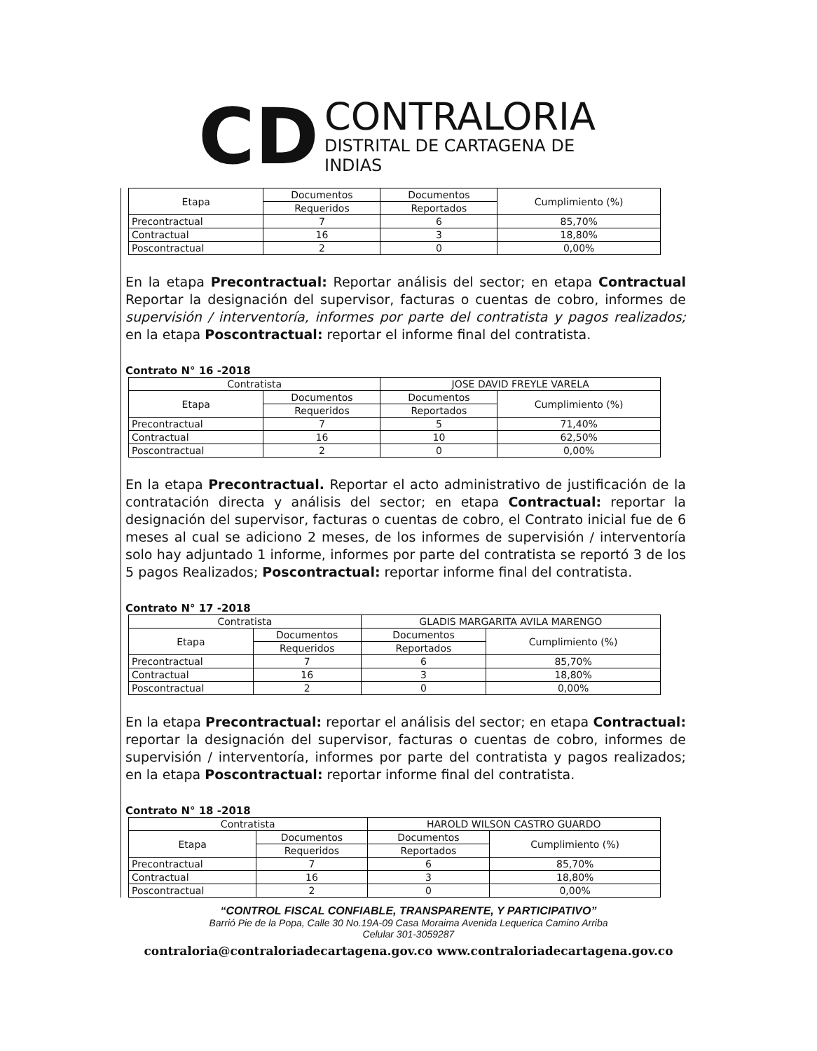CD
CONTRALORIA
DISTRITAL DE CARTAGENA DE INDIAS
| Etapa | Documentos | Documentos | Cumplimiento (%) |
| --- | --- | --- | --- |
| | Requeridos | Reportados | |
| Precontractual | 7 | 6 | 85,70% |
| Contractual | 16 | 3 | 18,80% |
| Poscontractual | 2 | 0 | 0,00% |
En la etapa Precontractual: Reportar análisis del sector; en etapa Contractual Reportar la designación del supervisor, facturas o cuentas de cobro, informes de supervisión / interventoría, informes por parte del contratista y pagos realizados; en la etapa Poscontractual: reportar el informe final del contratista.
Contrato N° 16 -2018
| Contratista | | JOSE DAVID FREYLE VARELA | |
| Etapa | Documentos | Documentos | Cumplimiento (%) |
| | Requeridos | Reportados | |
| Precontractual | 7 | 5 | 71,40% |
| Contractual | 16 | 10 | 62,50% |
| Poscontractual | 2 | 0 | 0,00% |
En la etapa Precontractual. Reportar el acto administrativo de justificación de la contratación directa y análisis del sector; en etapa Contractual: reportar la designación del supervisor, facturas o cuentas de cobro, el Contrato inicial fue de 6 meses al cual se adiciono 2 meses, de los informes de supervisión / interventoría solo hay adjuntado 1 informe, informes por parte del contratista se reportó 3 de los 5 pagos Realizados; Poscontractual: reportar informe final del contratista.
Contrato N° 17 -2018
| Contratista | | GLADIS MARGARITA AVILA MARENGO | |
| Etapa | Documentos | Documentos | Cumplimiento (%) |
| | Requeridos | Reportados | |
| Precontractual | 7 | 6 | 85,70% |
| Contractual | 16 | 3 | 18,80% |
| Poscontractual | 2 | 0 | 0,00% |
En la etapa Precontractual: reportar el análisis del sector; en etapa Contractual: reportar la designación del supervisor, facturas o cuentas de cobro, informes de supervisión / interventoría, informes por parte del contratista y pagos realizados; en la etapa Poscontractual: reportar informe final del contratista.
Contrato N° 18 -2018
| Contratista | | HAROLD WILSON CASTRO GUARDO | |
| Etapa | Documentos | Documentos | Cumplimiento (%) |
| | Requeridos | Reportados | |
| Precontractual | 7 | 6 | 85,70% |
| Contractual | 16 | 3 | 18,80% |
| Poscontractual | 2 | 0 | 0,00% |
“CONTROL FISCAL CONFIABLE, TRANSPARENTE, Y PARTICIPATIVO”
Barrió Pie de la Popa, Calle 30 No.19A-09 Casa Moraima Avenida Lequerica Camino Arriba
Celular 301-3059287
contraloria@contraloriadecartagena.gov.co www.contraloriadecartagena.gov.co